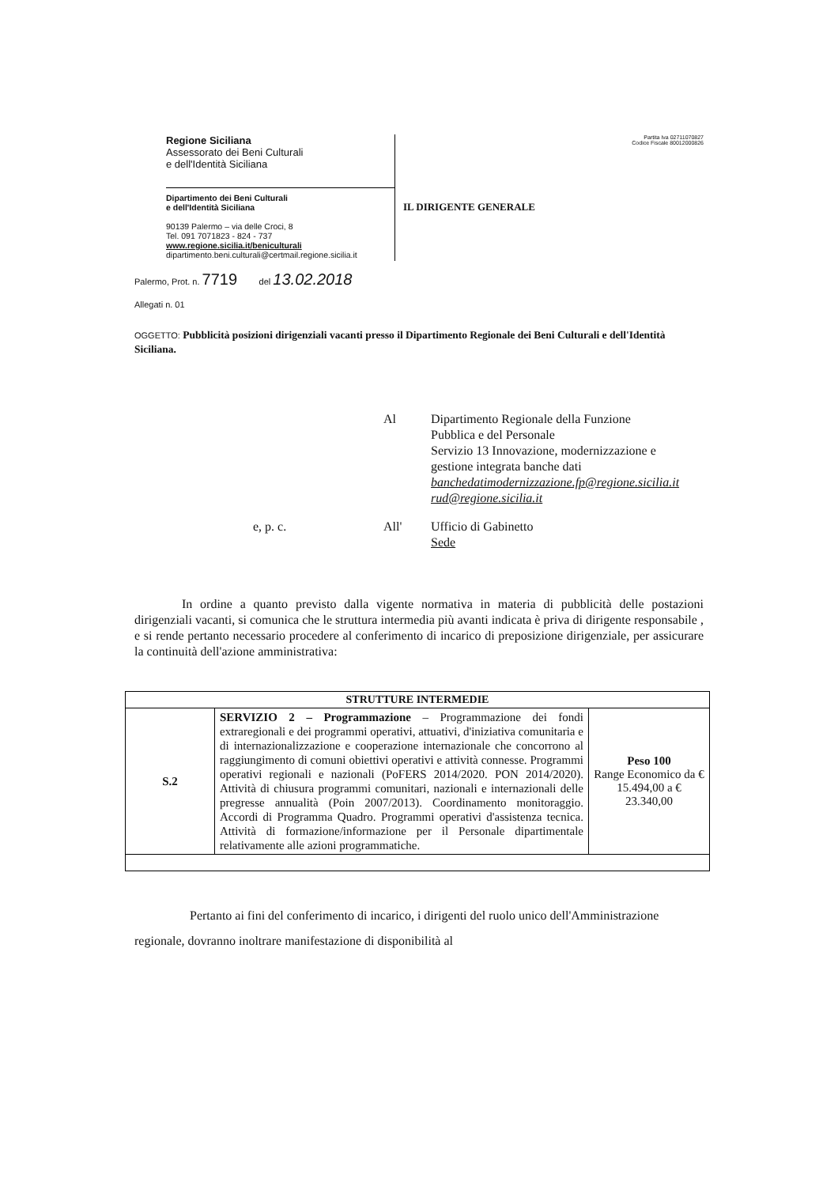Regione Siciliana
Assessorato dei Beni Culturali
e dell'Identità Siciliana
Dipartimento dei Beni Culturali
e dell'Identità Siciliana
90139 Palermo – via delle Croci, 8
Tel. 091 7071823 - 824 - 737
www.regione.sicilia.it/beniculturali
dipartimento.beni.culturali@certmail.regione.sicilia.it
Partita Iva 02711070827
Codice Fiscale 80012000826
IL DIRIGENTE GENERALE
Palermo, Prot. n. 7719 del 13.02.2018
Allegati n. 01
OGGETTO: Pubblicità posizioni dirigenziali vacanti presso il Dipartimento Regionale dei Beni Culturali e dell'Identità Siciliana.
Al Dipartimento Regionale della Funzione
Pubblica e del Personale
Servizio 13 Innovazione, modernizzazione e
gestione integrata banche dati
banchedatimodernizzazione.fp@regione.sicilia.it
rud@regione.sicilia.it
e, p. c. All' Ufficio di Gabinetto
Sede
In ordine a quanto previsto dalla vigente normativa in materia di pubblicità delle postazioni dirigenziali vacanti, si comunica che le struttura intermedia più avanti indicata è priva di dirigente responsabile , e si rende pertanto necessario procedere al conferimento di incarico di preposizione dirigenziale, per assicurare la continuità dell'azione amministrativa:
| STRUTTURE INTERMEDIE | | |
| --- | --- | --- |
| S.2 | SERVIZIO 2 – Programmazione – Programmazione dei fondi extraregionali e dei programmi operativi, attuativi, d'iniziativa comunitaria e di internazionalizzazione e cooperazione internazionale che concorrono al raggiungimento di comuni obiettivi operativi e attività connesse. Programmi operativi regionali e nazionali (PoFERS 2014/2020. PON 2014/2020). Attività di chiusura programmi comunitari, nazionali e internazionali delle pregresse annualità (Poin 2007/2013). Coordinamento monitoraggio. Accordi di Programma Quadro. Programmi operativi d'assistenza tecnica. Attività di formazione/informazione per il Personale dipartimentale relativamente alle azioni programmatiche. | Peso 100 Range Economico da € 15.494,00 a € 23.340,00 |
Pertanto ai fini del conferimento di incarico, i dirigenti del ruolo unico dell'Amministrazione regionale, dovranno inoltrare manifestazione di disponibilità al